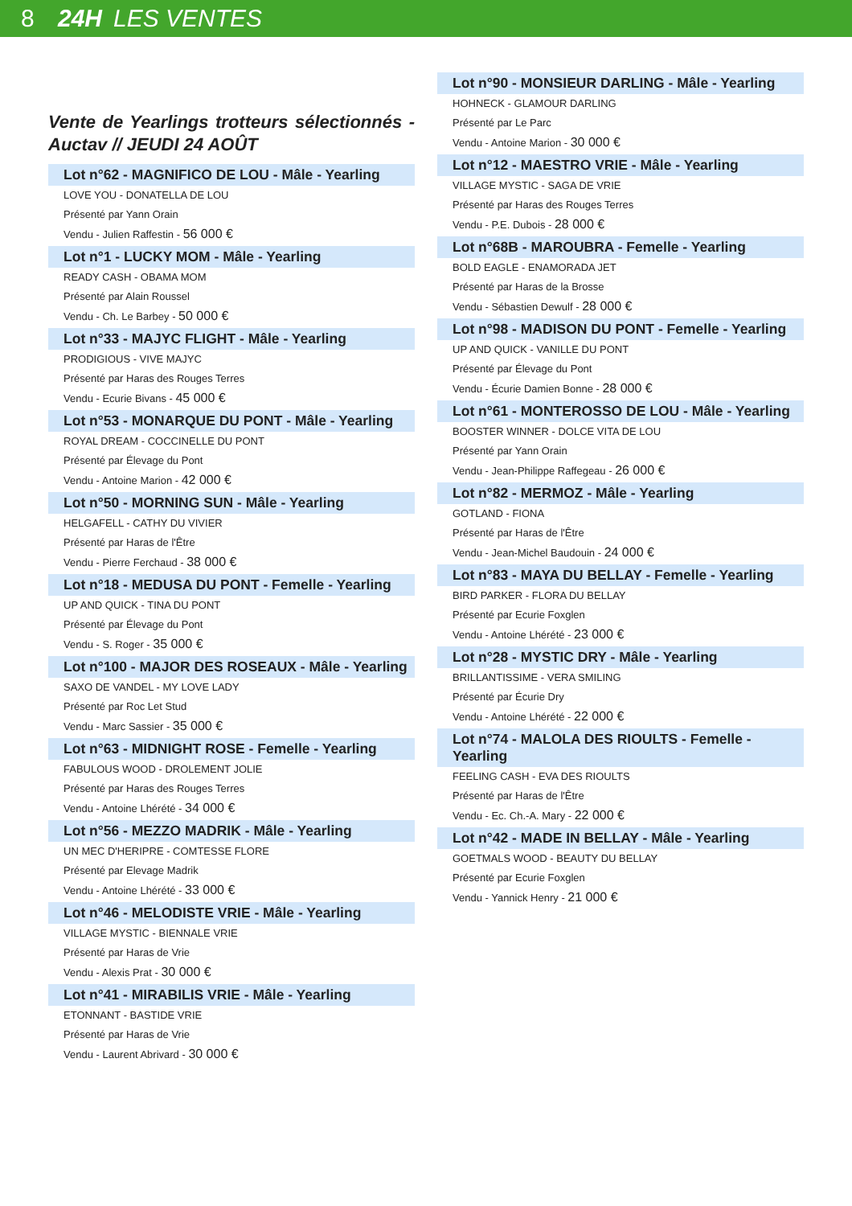8 24H LES VENTES
Vente de Yearlings trotteurs sélectionnés - Auctav // JEUDI 24 AOÛT
Lot n°62 - MAGNIFICO DE LOU - Mâle - Yearling
LOVE YOU - DONATELLA DE LOU
Présenté par Yann Orain
Vendu - Julien Raffestin - 56 000 €
Lot n°1 - LUCKY MOM - Mâle - Yearling
READY CASH - OBAMA MOM
Présenté par Alain Roussel
Vendu - Ch. Le Barbey - 50 000 €
Lot n°33 - MAJYC FLIGHT - Mâle - Yearling
PRODIGIOUS - VIVE MAJYC
Présenté par Haras des Rouges Terres
Vendu - Ecurie Bivans - 45 000 €
Lot n°53 - MONARQUE DU PONT - Mâle - Yearling
ROYAL DREAM - COCCINELLE DU PONT
Présenté par Élevage du Pont
Vendu - Antoine Marion - 42 000 €
Lot n°50 - MORNING SUN - Mâle - Yearling
HELGAFELL - CATHY DU VIVIER
Présenté par Haras de l'Être
Vendu - Pierre Ferchaud - 38 000 €
Lot n°18 - MEDUSA DU PONT - Femelle - Yearling
UP AND QUICK - TINA DU PONT
Présenté par Élevage du Pont
Vendu - S. Roger - 35 000 €
Lot n°100 - MAJOR DES ROSEAUX - Mâle - Yearling
SAXO DE VANDEL - MY LOVE LADY
Présenté par Roc Let Stud
Vendu - Marc Sassier - 35 000 €
Lot n°63 - MIDNIGHT ROSE - Femelle - Yearling
FABULOUS WOOD - DROLEMENT JOLIE
Présenté par Haras des Rouges Terres
Vendu - Antoine Lhérété - 34 000 €
Lot n°56 - MEZZO MADRIK - Mâle - Yearling
UN MEC D'HERIPRE - COMTESSE FLORE
Présenté par Elevage Madrik
Vendu - Antoine Lhérété - 33 000 €
Lot n°46 - MELODISTE VRIE - Mâle - Yearling
VILLAGE MYSTIC - BIENNALE VRIE
Présenté par Haras de Vrie
Vendu - Alexis Prat - 30 000 €
Lot n°41 - MIRABILIS VRIE - Mâle - Yearling
ETONNANT - BASTIDE VRIE
Présenté par Haras de Vrie
Vendu - Laurent Abrivard - 30 000 €
Lot n°90 - MONSIEUR DARLING - Mâle - Yearling
HOHNECK - GLAMOUR DARLING
Présenté par Le Parc
Vendu - Antoine Marion - 30 000 €
Lot n°12 - MAESTRO VRIE - Mâle - Yearling
VILLAGE MYSTIC - SAGA DE VRIE
Présenté par Haras des Rouges Terres
Vendu - P.E. Dubois - 28 000 €
Lot n°68B - MAROUBRA - Femelle - Yearling
BOLD EAGLE - ENAMORADA JET
Présenté par Haras de la Brosse
Vendu - Sébastien Dewulf - 28 000 €
Lot n°98 - MADISON DU PONT - Femelle - Yearling
UP AND QUICK - VANILLE DU PONT
Présenté par Élevage du Pont
Vendu - Écurie Damien Bonne - 28 000 €
Lot n°61 - MONTEROSSO DE LOU - Mâle - Yearling
BOOSTER WINNER - DOLCE VITA DE LOU
Présenté par Yann Orain
Vendu - Jean-Philippe Raffegeau - 26 000 €
Lot n°82 - MERMOZ - Mâle - Yearling
GOTLAND - FIONA
Présenté par Haras de l'Être
Vendu - Jean-Michel Baudouin - 24 000 €
Lot n°83 - MAYA DU BELLAY - Femelle - Yearling
BIRD PARKER - FLORA DU BELLAY
Présenté par Ecurie Foxglen
Vendu - Antoine Lhérété - 23 000 €
Lot n°28 - MYSTIC DRY - Mâle - Yearling
BRILLANTISSIME - VERA SMILING
Présenté par Écurie Dry
Vendu - Antoine Lhérété - 22 000 €
Lot n°74 - MALOLA DES RIOULTS - Femelle - Yearling
FEELING CASH - EVA DES RIOULTS
Présenté par Haras de l'Être
Vendu - Ec. Ch.-A. Mary - 22 000 €
Lot n°42 - MADE IN BELLAY - Mâle - Yearling
GOETMALS WOOD - BEAUTY DU BELLAY
Présenté par Ecurie Foxglen
Vendu - Yannick Henry - 21 000 €